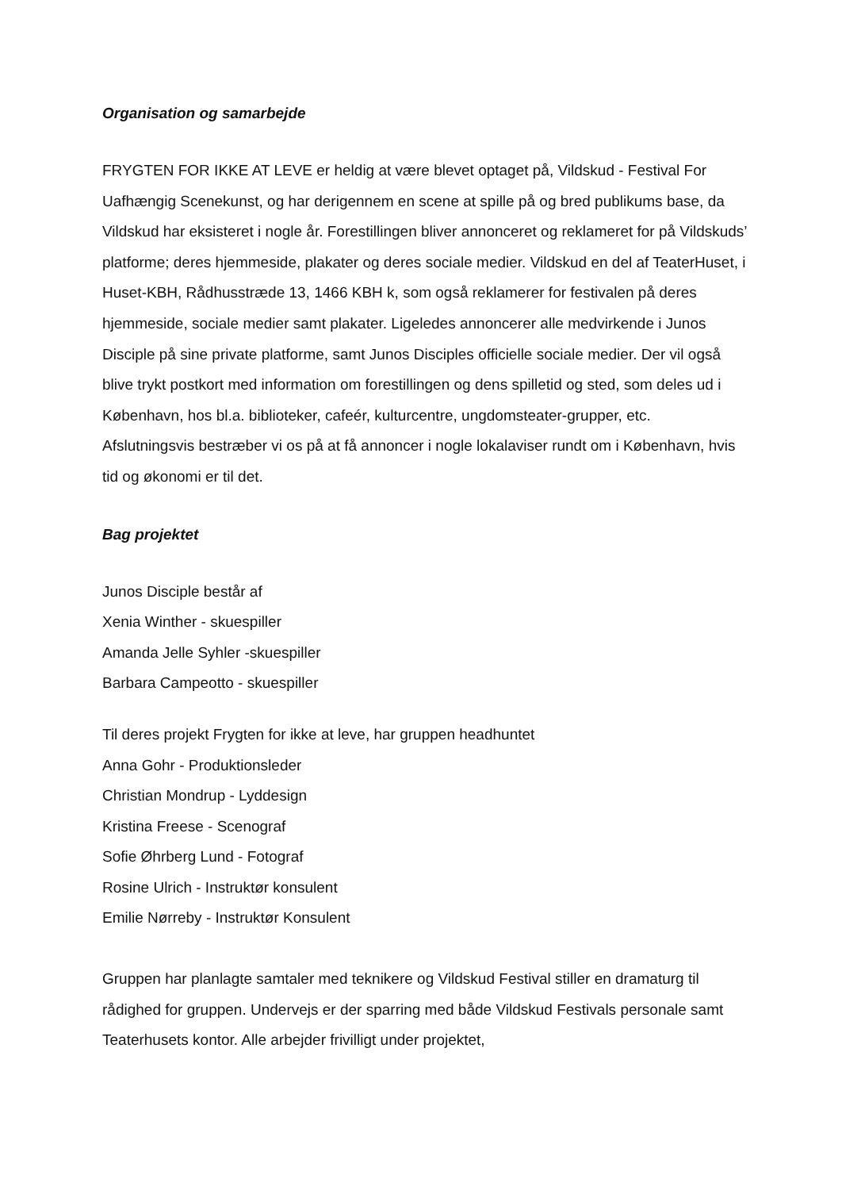Organisation og samarbejde
FRYGTEN FOR IKKE AT LEVE er heldig at være blevet optaget på, Vildskud - Festival For Uafhængig Scenekunst, og har derigennem en scene at spille på og bred publikums base, da Vildskud har eksisteret i nogle år. Forestillingen bliver annonceret og reklameret for på Vildskuds’ platforme; deres hjemmeside, plakater og deres sociale medier. Vildskud en del af TeaterHuset, i Huset-KBH, Rådhusstræde 13, 1466 KBH k, som også reklamerer for festivalen på deres hjemmeside, sociale medier samt plakater. Ligeledes annoncerer alle medvirkende i Junos Disciple på sine private platforme, samt Junos Disciples officielle sociale medier. Der vil også blive trykt postkort med information om forestillingen og dens spilletid og sted, som deles ud i København, hos bl.a. biblioteker, cafeér, kulturcentre, ungdomsteater-grupper, etc.
Afslutningsvis bestræber vi os på at få annoncer i nogle lokalaviser rundt om i København, hvis tid og økonomi er til det.
Bag projektet
Junos Disciple består af
Xenia Winther - skuespiller
Amanda Jelle Syhler -skuespiller
Barbara Campeotto - skuespiller
Til deres projekt Frygten for ikke at leve, har gruppen headhuntet
Anna Gohr - Produktionsleder
Christian Mondrup - Lyddesign
Kristina Freese - Scenograf
Sofie Øhrberg Lund - Fotograf
Rosine Ulrich - Instruktør konsulent
Emilie Nørreby - Instruktør Konsulent
Gruppen har planlagte samtaler med teknikere og Vildskud Festival stiller en dramaturg til rådighed for gruppen. Undervejs er der sparring med både Vildskud Festivals personale samt Teaterhusets kontor. Alle arbejder frivilligt under projektet,